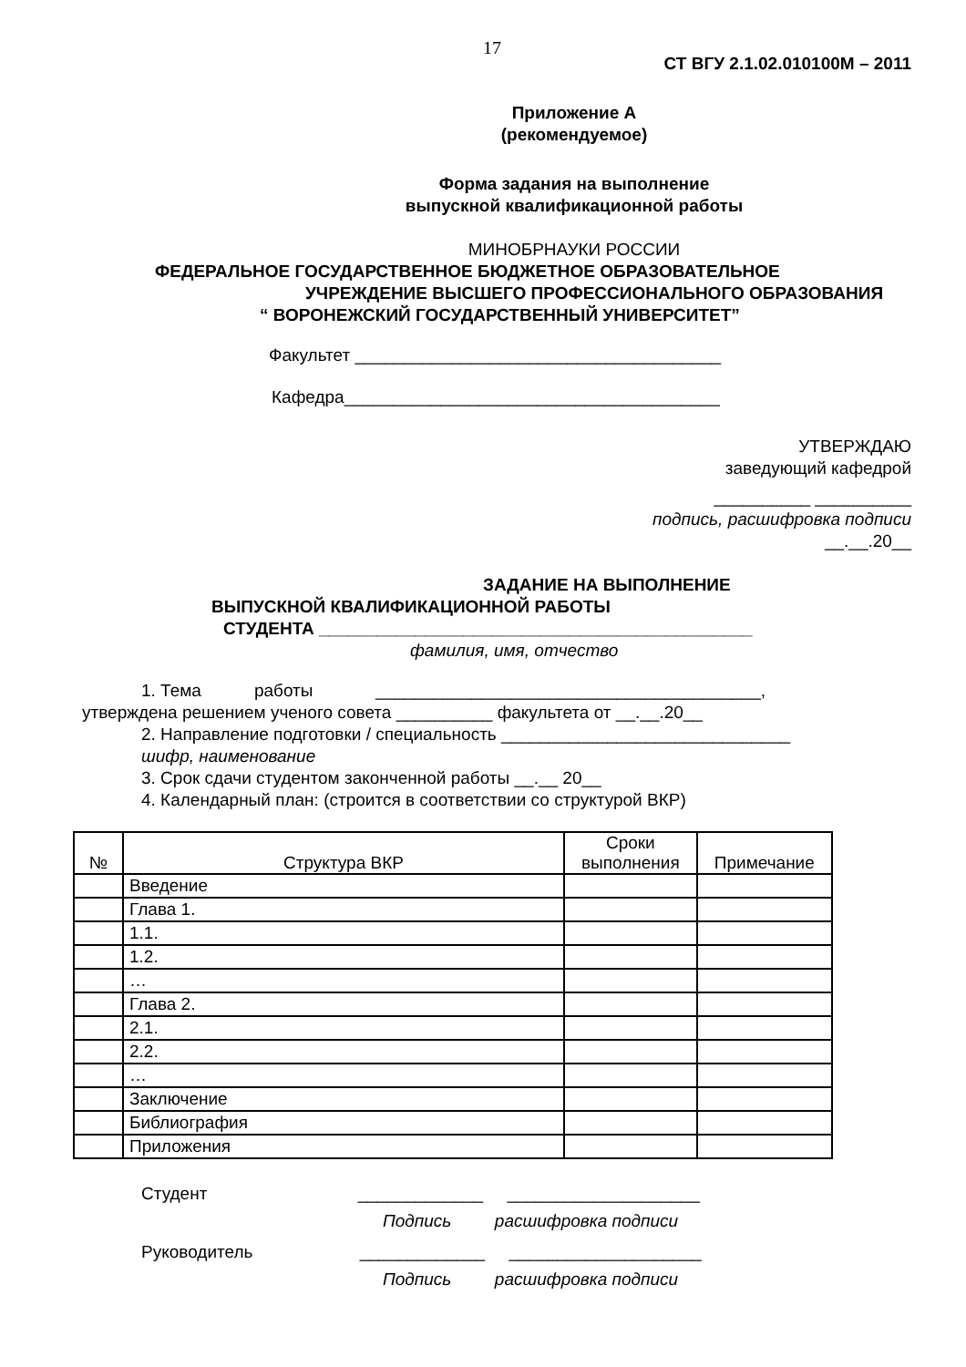17
СТ ВГУ 2.1.02.010100М – 2011
Приложение А
(рекомендуемое)
Форма задания на выполнение
выпускной квалификационной работы
МИНОБРНАУКИ РОССИИ
ФЕДЕРАЛЬНОЕ ГОСУДАРСТВЕННОЕ БЮДЖЕТНОЕ ОБРАЗОВАТЕЛЬНОЕ
УЧРЕЖДЕНИЕ ВЫСШЕГО ПРОФЕССИОНАЛЬНОГО ОБРАЗОВАНИЯ
“ ВОРОНЕЖСКИЙ ГОСУДАРСТВЕННЫЙ УНИВЕРСИТЕТ”
Факультет ______________________________________
Кафедра_______________________________________
УТВЕРЖДАЮ
заведующий кафедрой
__________ __________
подпись, расшифровка подписи
__.__.20__
ЗАДАНИЕ НА ВЫПОЛНЕНИЕ
ВЫПУСКНОЙ КВАЛИФИКАЦИОННОЙ РАБОТЫ
СТУДЕНТА _____________________________________________
фамилия, имя, отчество
1. Тема работы ________________________________________,
утверждена решением ученого совета __________ факультета от __.__.20__
2. Направление подготовки / специальность ______________________________
шифр, наименование
3. Срок сдачи студентом законченной работы __.__ 20__
4. Календарный план: (строится в соответствии со структурой ВКР)
| № | Структура ВКР | Сроки выполнения | Примечание |
| --- | --- | --- | --- |
| | Введение | | |
| | Глава 1. | | |
| | 1.1. | | |
| | 1.2. | | |
| | … | | |
| | Глава 2. | | |
| | 2.1. | | |
| | 2.2. | | |
| | … | | |
| | Заключение | | |
| | Библиография | | |
| | Приложения | | |
Студент _____________ ____________________
Подпись расшифровка подписи
Руководитель _____________ ____________________
Подпись расшифровка подписи